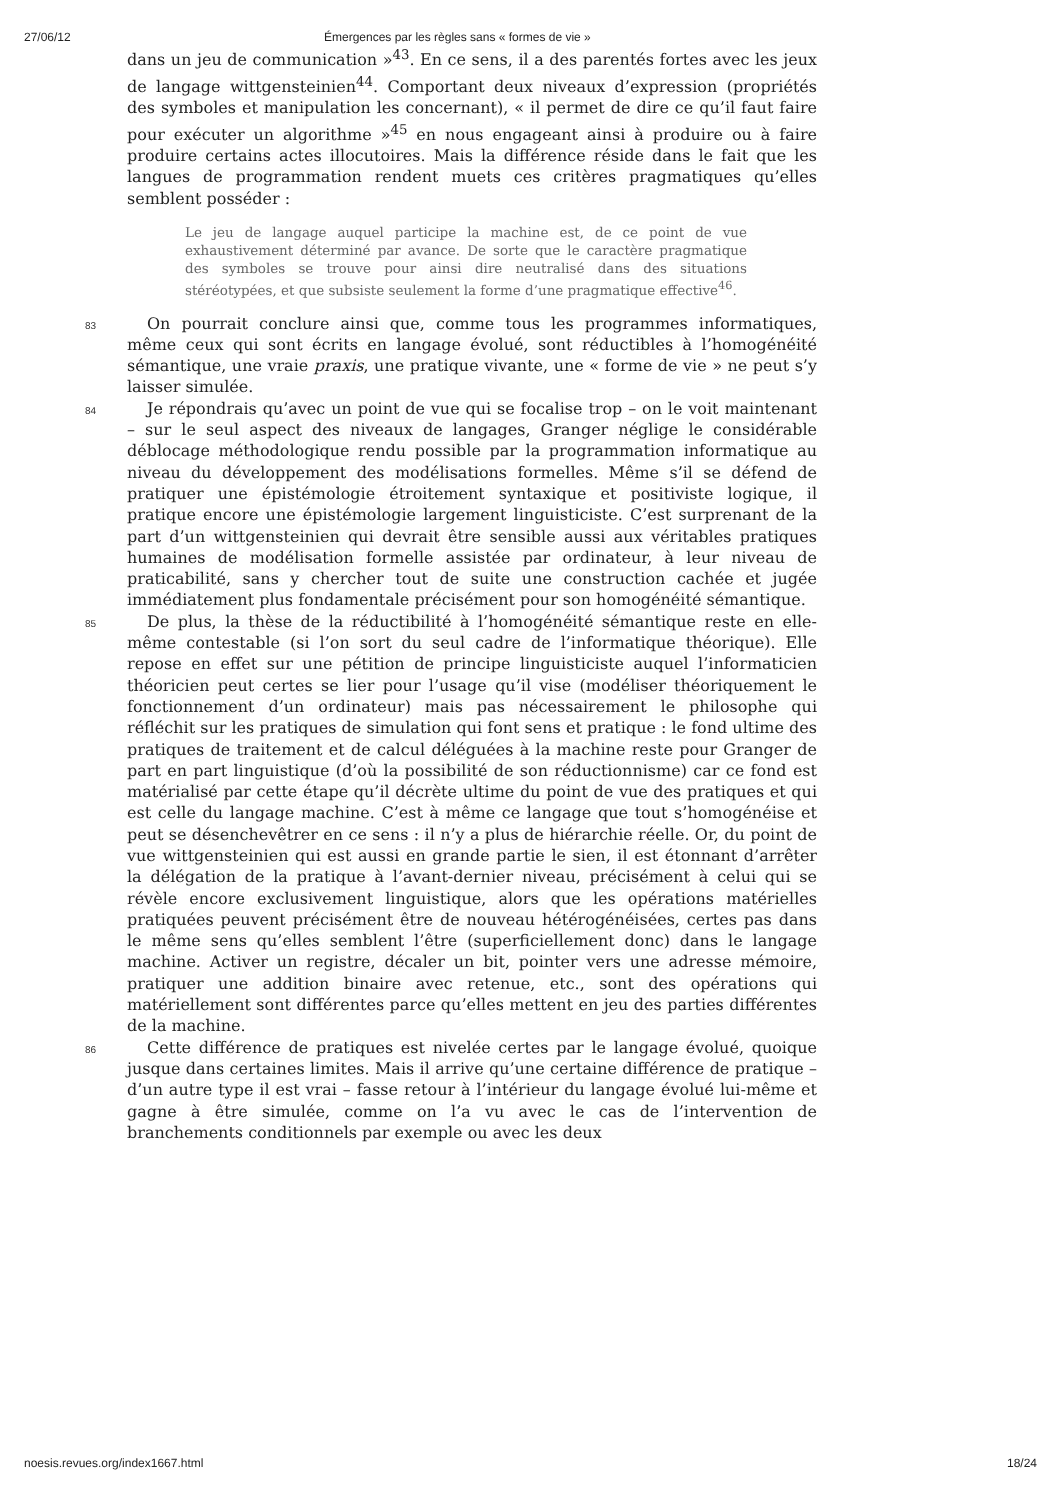27/06/12 Émergences par les règles sans « formes de vie »
dans un jeu de communication »<sup>43</sup>. En ce sens, il a des parentés fortes avec les jeux de langage wittgensteinien<sup>44</sup>. Comportant deux niveaux d’expression (propriétés des symboles et manipulation les concernant), « il permet de dire ce qu’il faut faire pour exécuter un algorithme »<sup>45</sup> en nous engageant ainsi à produire ou à faire produire certains actes illocutoires. Mais la différence réside dans le fait que les langues de programmation rendent muets ces critères pragmatiques qu’elles semblent posséder :
Le jeu de langage auquel participe la machine est, de ce point de vue exhaustivement déterminé par avance. De sorte que le caractère pragmatique des symboles se trouve pour ainsi dire neutralisé dans des situations stéréotypées, et que subsiste seulement la forme d’une pragmatique effective<sup>46</sup>.
83
On pourrait conclure ainsi que, comme tous les programmes informatiques, même ceux qui sont écrits en langage évolué, sont réductibles à l’homogénéité sémantique, une vraie praxis, une pratique vivante, une « forme de vie » ne peut s’y laisser simulée.
84
Je répondrais qu’avec un point de vue qui se focalise trop – on le voit maintenant – sur le seul aspect des niveaux de langages, Granger néglige le considérable déblocage méthodologique rendu possible par la programmation informatique au niveau du développement des modélisations formelles. Même s’il se défend de pratiquer une épistémologie étroitement syntaxique et positiviste logique, il pratique encore une épistémologie largement linguisticiste. C’est surprenant de la part d’un wittgensteinien qui devrait être sensible aussi aux véritables pratiques humaines de modélisation formelle assistée par ordinateur, à leur niveau de praticabilité, sans y chercher tout de suite une construction cachée et jugée immédiatement plus fondamentale précisément pour son homogénéité sémantique.
85
De plus, la thèse de la réductibilité à l’homogénéité sémantique reste en elle-même contestable (si l’on sort du seul cadre de l’informatique théorique). Elle repose en effet sur une pétition de principe linguisticiste auquel l’informaticien théoricien peut certes se lier pour l’usage qu’il vise (modéliser théoriquement le fonctionnement d’un ordinateur) mais pas nécessairement le philosophe qui réfléchit sur les pratiques de simulation qui font sens et pratique : le fond ultime des pratiques de traitement et de calcul déléguées à la machine reste pour Granger de part en part linguistique (d’où la possibilité de son réductionnisme) car ce fond est matérialisé par cette étape qu’il décrète ultime du point de vue des pratiques et qui est celle du langage machine. C’est à même ce langage que tout s’homogénéise et peut se désenchevêtrer en ce sens : il n’y a plus de hiérarchie réelle. Or, du point de vue wittgensteinien qui est aussi en grande partie le sien, il est étonnant d’arrêter la délégation de la pratique à l’avant-dernier niveau, précisément à celui qui se révèle encore exclusivement linguistique, alors que les opérations matérielles pratiquées peuvent précisément être de nouveau hétérogénéisées, certes pas dans le même sens qu’elles semblent l’être (superficiellement donc) dans le langage machine. Activer un registre, décaler un bit, pointer vers une adresse mémoire, pratiquer une addition binaire avec retenue, etc., sont des opérations qui matériellement sont différentes parce qu’elles mettent en jeu des parties différentes de la machine.
86
Cette différence de pratiques est nivelée certes par le langage évolué, quoique jusque dans certaines limites. Mais il arrive qu’une certaine différence de pratique – d’un autre type il est vrai – fasse retour à l’intérieur du langage évolué lui-même et gagne à être simulée, comme on l’a vu avec le cas de l’intervention de branchements conditionnels par exemple ou avec les deux
noesis.revues.org/index1667.html 18/24